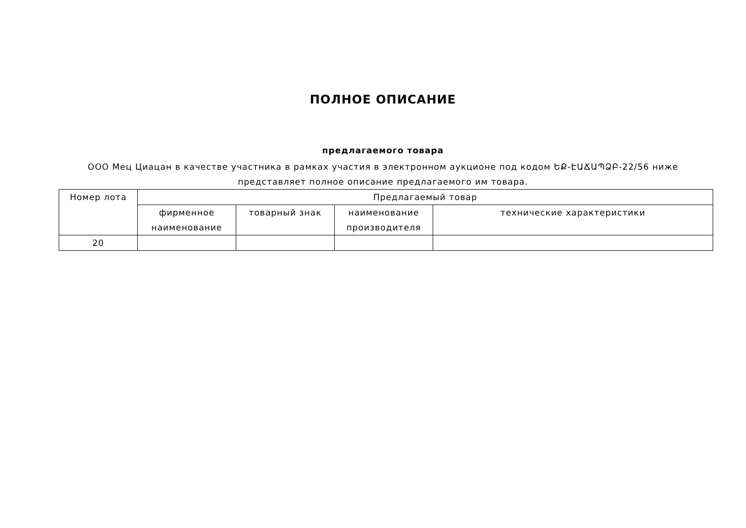ПОЛНОЕ ОПИСАНИЕ
предлагаемого товара
ООО Мец Циацан в качестве участника в рамках участия в электронном аукционе под кодом ԵՔ-ԷԱՃԱՊՁԲ-22/56 ниже представляет полное описание предлагаемого им товара.
| Номер лота | Предлагаемый товар | | | |
| --- | --- | --- | --- | --- |
| | фирменное наименование | товарный знак | наименование производителя | технические характеристики |
| 20 | | | | |